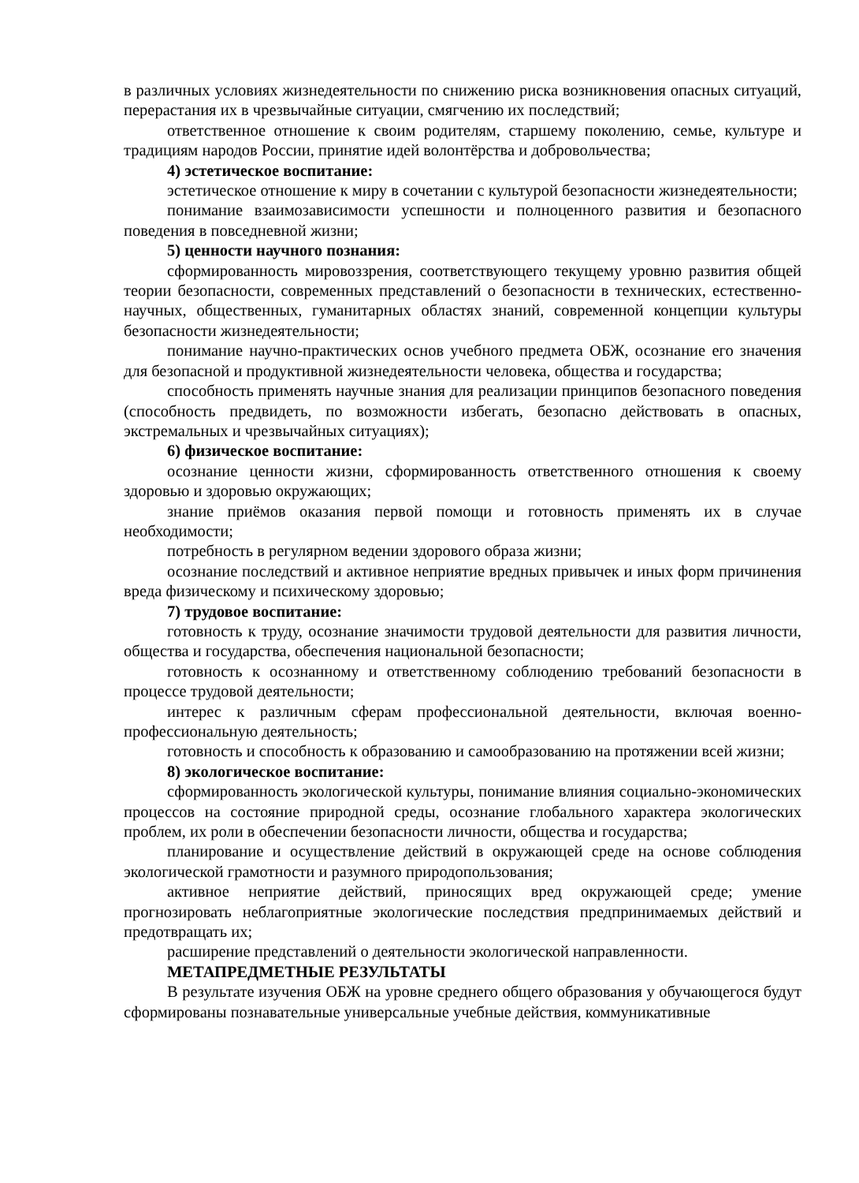в различных условиях жизнедеятельности по снижению риска возникновения опасных ситуаций, перерастания их в чрезвычайные ситуации, смягчению их последствий;
ответственное отношение к своим родителям, старшему поколению, семье, культуре и традициям народов России, принятие идей волонтёрства и добровольчества;
4) эстетическое воспитание:
эстетическое отношение к миру в сочетании с культурой безопасности жизнедеятельности;
понимание взаимозависимости успешности и полноценного развития и безопасного поведения в повседневной жизни;
5) ценности научного познания:
сформированность мировоззрения, соответствующего текущему уровню развития общей теории безопасности, современных представлений о безопасности в технических, естественно-научных, общественных, гуманитарных областях знаний, современной концепции культуры безопасности жизнедеятельности;
понимание научно-практических основ учебного предмета ОБЖ, осознание его значения для безопасной и продуктивной жизнедеятельности человека, общества и государства;
способность применять научные знания для реализации принципов безопасного поведения (способность предвидеть, по возможности избегать, безопасно действовать в опасных, экстремальных и чрезвычайных ситуациях);
6) физическое воспитание:
осознание ценности жизни, сформированность ответственного отношения к своему здоровью и здоровью окружающих;
знание приёмов оказания первой помощи и готовность применять их в случае необходимости;
потребность в регулярном ведении здорового образа жизни;
осознание последствий и активное неприятие вредных привычек и иных форм причинения вреда физическому и психическому здоровью;
7) трудовое воспитание:
готовность к труду, осознание значимости трудовой деятельности для развития личности, общества и государства, обеспечения национальной безопасности;
готовность к осознанному и ответственному соблюдению требований безопасности в процессе трудовой деятельности;
интерес к различным сферам профессиональной деятельности, включая военно-профессиональную деятельность;
готовность и способность к образованию и самообразованию на протяжении всей жизни;
8) экологическое воспитание:
сформированность экологической культуры, понимание влияния социально-экономических процессов на состояние природной среды, осознание глобального характера экологических проблем, их роли в обеспечении безопасности личности, общества и государства;
планирование и осуществление действий в окружающей среде на основе соблюдения экологической грамотности и разумного природопользования;
активное неприятие действий, приносящих вред окружающей среде; умение прогнозировать неблагоприятные экологические последствия предпринимаемых действий и предотвращать их;
расширение представлений о деятельности экологической направленности.
МЕТАПРЕДМЕТНЫЕ РЕЗУЛЬТАТЫ
В результате изучения ОБЖ на уровне среднего общего образования у обучающегося будут сформированы познавательные универсальные учебные действия, коммуникативные